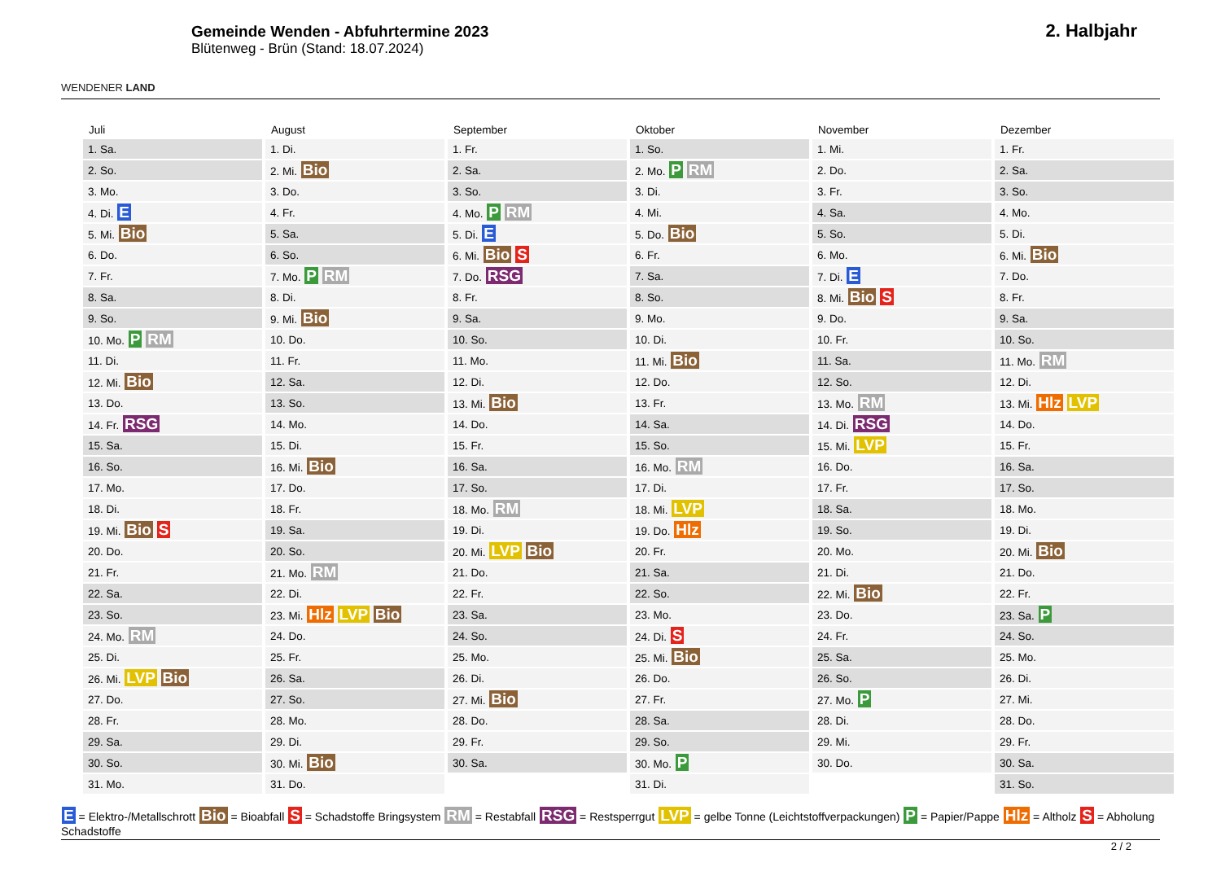WENDENER LAND
Gemeinde Wenden - Abfuhrtermine 2023
Blütenweg - Brün (Stand: 18.07.2024)
2. Halbjahr
| Juli | August | September | Oktober | November | Dezember |
| --- | --- | --- | --- | --- | --- |
| 1. Sa. | 1. Di. | 1. Fr. | 1. So. | 1. Mi. | 1. Fr. |
| 2. So. | 2. Mi. Bio | 2. Sa. | 2. Mo. P RM | 2. Do. | 2. Sa. |
| 3. Mo. | 3. Do. | 3. So. | 3. Di. | 3. Fr. | 3. So. |
| 4. Di. E | 4. Fr. | 4. Mo. P RM | 4. Mi. | 4. Sa. | 4. Mo. |
| 5. Mi. Bio | 5. Sa. | 5. Di. E | 5. Do. Bio | 5. So. | 5. Di. |
| 6. Do. | 6. So. | 6. Mi. Bio S | 6. Fr. | 6. Mo. | 6. Mi. Bio |
| 7. Fr. | 7. Mo. P RM | 7. Do. RSG | 7. Sa. | 7. Di. E | 7. Do. |
| 8. Sa. | 8. Di. | 8. Fr. | 8. So. | 8. Mi. Bio S | 8. Fr. |
| 9. So. | 9. Mi. Bio | 9. Sa. | 9. Mo. | 9. Do. | 9. Sa. |
| 10. Mo. P RM | 10. Do. | 10. So. | 10. Di. | 10. Fr. | 10. So. |
| 11. Di. | 11. Fr. | 11. Mo. | 11. Mi. Bio | 11. Sa. | 11. Mo. RM |
| 12. Mi. Bio | 12. Sa. | 12. Di. | 12. Do. | 12. So. | 12. Di. |
| 13. Do. | 13. So. | 13. Mi. Bio | 13. Fr. | 13. Mo. RM | 13. Mi. Hlz LVP |
| 14. Fr. RSG | 14. Mo. | 14. Do. | 14. Sa. | 14. Di. RSG | 14. Do. |
| 15. Sa. | 15. Di. | 15. Fr. | 15. So. | 15. Mi. LVP | 15. Fr. |
| 16. So. | 16. Mi. Bio | 16. Sa. | 16. Mo. RM | 16. Do. | 16. Sa. |
| 17. Mo. | 17. Do. | 17. So. | 17. Di. | 17. Fr. | 17. So. |
| 18. Di. | 18. Fr. | 18. Mo. RM | 18. Mi. LVP | 18. Sa. | 18. Mo. |
| 19. Mi. Bio S | 19. Sa. | 19. Di. | 19. Do. Hlz | 19. So. | 19. Di. |
| 20. Do. | 20. So. | 20. Mi. LVP Bio | 20. Fr. | 20. Mo. | 20. Mi. Bio |
| 21. Fr. | 21. Mo. RM | 21. Do. | 21. Sa. | 21. Di. | 21. Do. |
| 22. Sa. | 22. Di. | 22. Fr. | 22. So. | 22. Mi. Bio | 22. Fr. |
| 23. So. | 23. Mi. Hlz LVP Bio | 23. Sa. | 23. Mo. | 23. Do. | 23. Sa. P |
| 24. Mo. RM | 24. Do. | 24. So. | 24. Di. S | 24. Fr. | 24. So. |
| 25. Di. | 25. Fr. | 25. Mo. | 25. Mi. Bio | 25. Sa. | 25. Mo. |
| 26. Mi. LVP Bio | 26. Sa. | 26. Di. | 26. Do. | 26. So. | 26. Di. |
| 27. Do. | 27. So. | 27. Mi. Bio | 27. Fr. | 27. Mo. P | 27. Mi. |
| 28. Fr. | 28. Mo. | 28. Do. | 28. Sa. | 28. Di. | 28. Do. |
| 29. Sa. | 29. Di. | 29. Fr. | 29. So. | 29. Mi. | 29. Fr. |
| 30. So. | 30. Mi. Bio | 30. Sa. | 30. Mo. P | 30. Do. | 30. Sa. |
| 31. Mo. | 31. Do. | | 31. Di. | | 31. So. |
E = Elektro-/Metallschrott Bio = Bioabfall S = Schadstoffe Bringsystem RM = Restabfall RSG = Restsperrgut LVP = gelbe Tonne (Leichtstoffverpackungen) P = Papier/Pappe Hlz = Altholz S = Abholung Schadstoffe
2 / 2